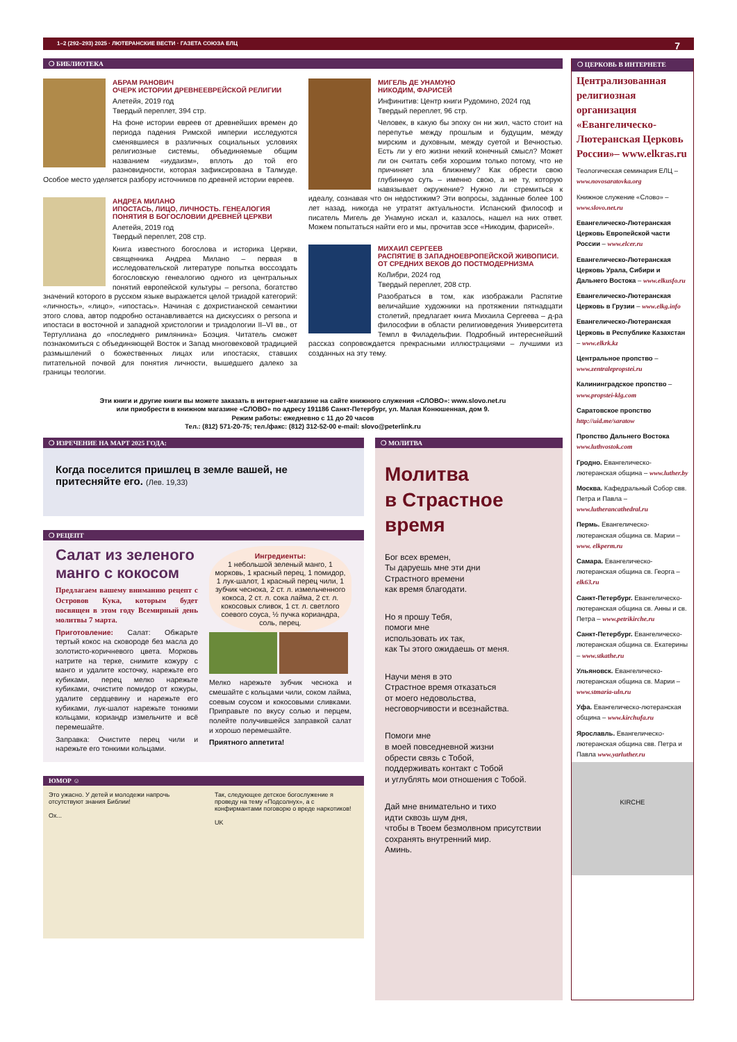1–2 (292–293) 2025 · ЛЮТЕРАНСКИЕ ВЕСТИ · ГАЗЕТА СОЮЗА ЕЛЦ 7
❍ БИБЛИОТЕКА
АБРАМ РАНОВИЧ
ОЧЕРК ИСТОРИИ ДРЕВНЕЕВРЕЙСКОЙ РЕЛИГИИ
Алетейя, 2019 год
Твердый переплет, 394 стр.
На фоне истории евреев от древнейших времен до периода падения Римской империи исследуются сменявшиеся в различных социальных условиях религиозные системы, объединяемые общим названием «иудаизм», вплоть до той его разновидности, которая зафиксирована в Талмуде. Особое место уделяется разбору источников по древней истории евреев.
АНДРЕА МИЛАНО
ИПОСТАСЬ, ЛИЦО, ЛИЧНОСТЬ. ГЕНЕАЛОГИЯ ПОНЯТИЯ В БОГОСЛОВИИ ДРЕВНЕЙ ЦЕРКВИ
Алетейя, 2019 год
Твердый переплет, 208 стр.
Книга известного богослова и историка Церкви, священника Андреа Милано – первая в исследовательской литературе попытка воссоздать богословскую генеалогию одного из центральных понятий европейской культуры – persona, богатство значений которого в русском языке выражается целой триадой категорий: «личность», «лицо», «ипостась». Начиная с дохристианской семантики этого слова, автор подробно останавливается на дискуссиях о persona и ипостаси в восточной и западной христологии и триадологии II–VI вв., от Тертуллиана до «последнего римлянина» Боэция. Читатель сможет познакомиться с объединяющей Восток и Запад многовековой традицией размышлений о божественных лицах или ипостасях, ставших питательной почвой для понятия личности, вышедшего далеко за границы теологии.
МИГЕЛЬ ДЕ УНАМУНО
НИКОДИМ, ФАРИСЕЙ
Инфинитив: Центр книги Рудомино, 2024 год
Твердый переплет, 96 стр.
Человек, в какую бы эпоху он ни жил, часто стоит на перепутье между прошлым и будущим, между мирским и духовным, между суетой и Вечностью. Есть ли у его жизни некий конечный смысл? Может ли он считать себя хорошим только потому, что не причиняет зла ближнему? Как обрести свою глубинную суть – именно свою, а не ту, которую навязывает окружение? Нужно ли стремиться к идеалу, сознавая что он недостижим? Эти вопросы, заданные более 100 лет назад, никогда не утратят актуальности. Испанский философ и писатель Мигель де Унамуно искал и, казалось, нашел на них ответ. Можем попытаться найти его и мы, прочитав эссе «Никодим, фарисей».
МИХАИЛ СЕРГЕЕВ
РАСПЯТИЕ В ЗАПАДНОЕВРОПЕЙСКОЙ ЖИВОПИСИ. ОТ СРЕДНИХ ВЕКОВ ДО ПОСТМОДЕРНИЗМА
КоЛибри, 2024 год
Твердый переплет, 208 стр.
Разобраться в том, как изображали Распятие величайшие художники на протяжении пятнадцати столетий, предлагает книга Михаила Сергеева – д-ра философии в области религиоведения Университета Темпл в Филадельфии. Подробный интереснейший рассказ сопровождается прекрасными иллюстрациями – лучшими из созданных на эту тему.
Эти книги и другие книги вы можете заказать в интернет-магазине на сайте книжного служения «СЛОВО»: www.slovo.net.ru
или приобрести в книжном магазине «СЛОВО» по адресу 191186 Санкт-Петербург, ул. Малая Конюшенная, дом 9.
Режим работы: ежедневно с 11 до 20 часов
Тел.: (812) 571-20-75; тел./факс: (812) 312-52-00 e-mail: slovo@peterlink.ru
❍ ИЗРЕЧЕНИЕ НА МАРТ 2025 ГОДА:
Когда поселится пришлец в земле вашей, не притесняйте его. (Лев. 19,33)
❍ РЕЦЕПТ
Салат из зеленого манго с кокосом
Предлагаем вашему вниманию рецепт с Островов Кука, которым будет посвящен в этом году Всемирный день молитвы 7 марта.
Приготовление: Салат: Обжарьте тертый кокос на сковороде без масла до золотисто-коричневого цвета. Морковь натрите на терке, снимите кожуру с манго и удалите косточку, нарежьте его кубиками, перец мелко нарежьте кубиками, очистите помидор от кожуры, удалите сердцевину и нарежьте его кубиками, лук-шалот нарежьте тонкими кольцами, кориандр измельчите и всё перемешайте.
Заправка: Очистите перец чили и нарежьте его тонкими кольцами.
Ингредиенты:
1 небольшой зеленый манго, 1 морковь, 1 красный перец, 1 помидор, 1 лук-шалот, 1 красный перец чили, 1 зубчик чеснока, 2 ст. л. измельченного кокоса, 2 ст. л. сока лайма, 2 ст. л. кокосовых сливок, 1 ст. л. светлого соевого соуса, ½ пучка кориандра, соль, перец.
Мелко нарежьте зубчик чеснока и смешайте с кольцами чили, соком лайма, соевым соусом и кокосовыми сливками. Приправьте по вкусу солью и перцем, полейте получившейся заправкой салат и хорошо перемешайте.
Приятного аппетита!
ЮМОР ☺
Это ужасно. У детей и молодежи напрочь отсутствуют знания Библии!
Ох...
Так, следующее детское богослужение я проведу на тему «Подсолнух», а с конфирмантами поговорю о вреде наркотиков!
UK
❍ МОЛИТВА
Молитва
в Страстное время
Бог всех времен,
Ты даруешь мне эти дни
Страстного времени
как время благодати.
Но я прошу Тебя,
помоги мне
использовать их так,
как Ты этого ожидаешь от меня.
Научи меня в это
Страстное время отказаться
от моего недовольства,
несговорчивости и всезнайства.
Помоги мне
в моей повседневной жизни
обрести связь с Тобой,
поддерживать контакт с Тобой
и углублять мои отношения с Тобой.
Дай мне внимательно и тихо
идти сквозь шум дня,
чтобы в Твоем безмолвном присутствии
сохранять внутренний мир.
Аминь.
❍ ЦЕРКОВЬ В ИНТЕРНЕТЕ
Централизованная религиозная организация «Евангелическо-Лютеранская Церковь России»– www.elkras.ru
Теологическая семинария ЕЛЦ – www.novosaratovka.org
Книжное служение «Слово» – www.slovo.net.ru
Евангелическо-Лютеранская Церковь Европейской части России – www.elcer.ru
Евангелическо-Лютеранская Церковь Урала, Сибири и Дальнего Востока – www.elkusfo.ru
Евангелическо-Лютеранская Церковь в Грузии – www.elkg.info
Евангелическо-Лютеранская Церковь в Республике Казахстан – www.elkrk.kz
Центральное пропство – www.zentralepropstei.ru
Калининградское пропство – www.propstei-klg.com
Саратовское пропство http://uid.me/saratow
Пропство Дальнего Востока www.luthvostok.com
Гродно. Евангелическо-лютеранская община – www.luther.by
Москва. Кафедральный Собор свв. Петра и Павла – www.lutherancathedral.ru
Пермь. Евангелическо-лютеранская община св. Марии – www. elkperm.ru
Самара. Евангелическо-лютеранская община св. Георга – elk63.ru
Санкт-Петербург. Евангелическо-лютеранская община св. Анны и св. Петра – www.petrikirche.ru
Санкт-Петербург. Евангелическо-лютеранская община св. Екатерины – www.stkathe.ru
Ульяновск. Евангелическо-лютеранская община св. Марии – www.stmaria-uln.ru
Уфа. Евангелическо-лютеранская община – www.kirchufa.ru
Ярославль. Евангелическо-лютеранская община свв. Петра и Павла www.yarluther.ru
KIRCHE